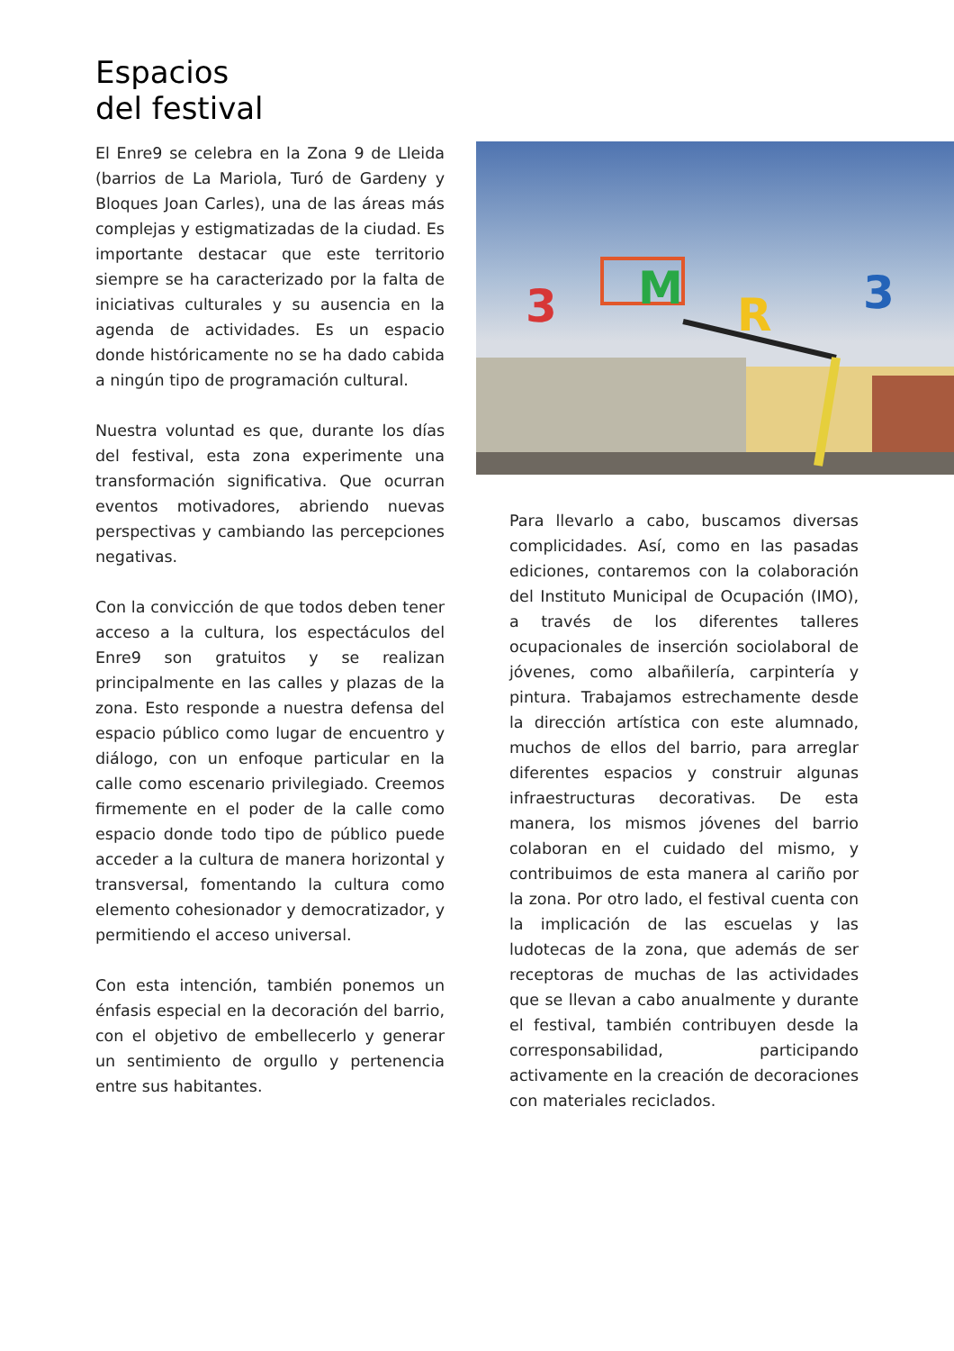Espacios
del festival
El Enre9 se celebra en la Zona 9 de Lleida (barrios de La Mariola, Turó de Gardeny y Bloques Joan Carles), una de las áreas más complejas y estigmatizadas de la ciudad. Es importante destacar que este territorio siempre se ha caracterizado por la falta de iniciativas culturales y su ausencia en la agenda de actividades. Es un espacio donde históricamente no se ha dado cabida a ningún tipo de programación cultural.
Nuestra voluntad es que, durante los días del festival, esta zona experimente una transformación significativa. Que ocurran eventos motivadores, abriendo nuevas perspectivas y cambiando las percepciones negativas.
Con la convicción de que todos deben tener acceso a la cultura, los espectáculos del Enre9 son gratuitos y se realizan principalmente en las calles y plazas de la zona. Esto responde a nuestra defensa del espacio público como lugar de encuentro y diálogo, con un enfoque particular en la calle como escenario privilegiado. Creemos firmemente en el poder de la calle como espacio donde todo tipo de público puede acceder a la cultura de manera horizontal y transversal, fomentando la cultura como elemento cohesionador y democratizador, y permitiendo el acceso universal.
Con esta intención, también ponemos un énfasis especial en la decoración del barrio, con el objetivo de embellecerlo y generar un sentimiento de orgullo y pertenencia entre sus habitantes.
3
M
R
3
Para llevarlo a cabo, buscamos diversas complicidades. Así, como en las pasadas ediciones, contaremos con la colaboración del Instituto Municipal de Ocupación (IMO), a través de los diferentes talleres ocupacionales de inserción sociolaboral de jóvenes, como albañilería, carpintería y pintura. Trabajamos estrechamente desde la dirección artística con este alumnado, muchos de ellos del barrio, para arreglar diferentes espacios y construir algunas infraestructuras decorativas. De esta manera, los mismos jóvenes del barrio colaboran en el cuidado del mismo, y contribuimos de esta manera al cariño por la zona. Por otro lado, el festival cuenta con la implicación de las escuelas y las ludotecas de la zona, que además de ser receptoras de muchas de las actividades que se llevan a cabo anualmente y durante el festival, también contribuyen desde la corresponsabilidad, participando activamente en la creación de decoraciones con materiales reciclados.